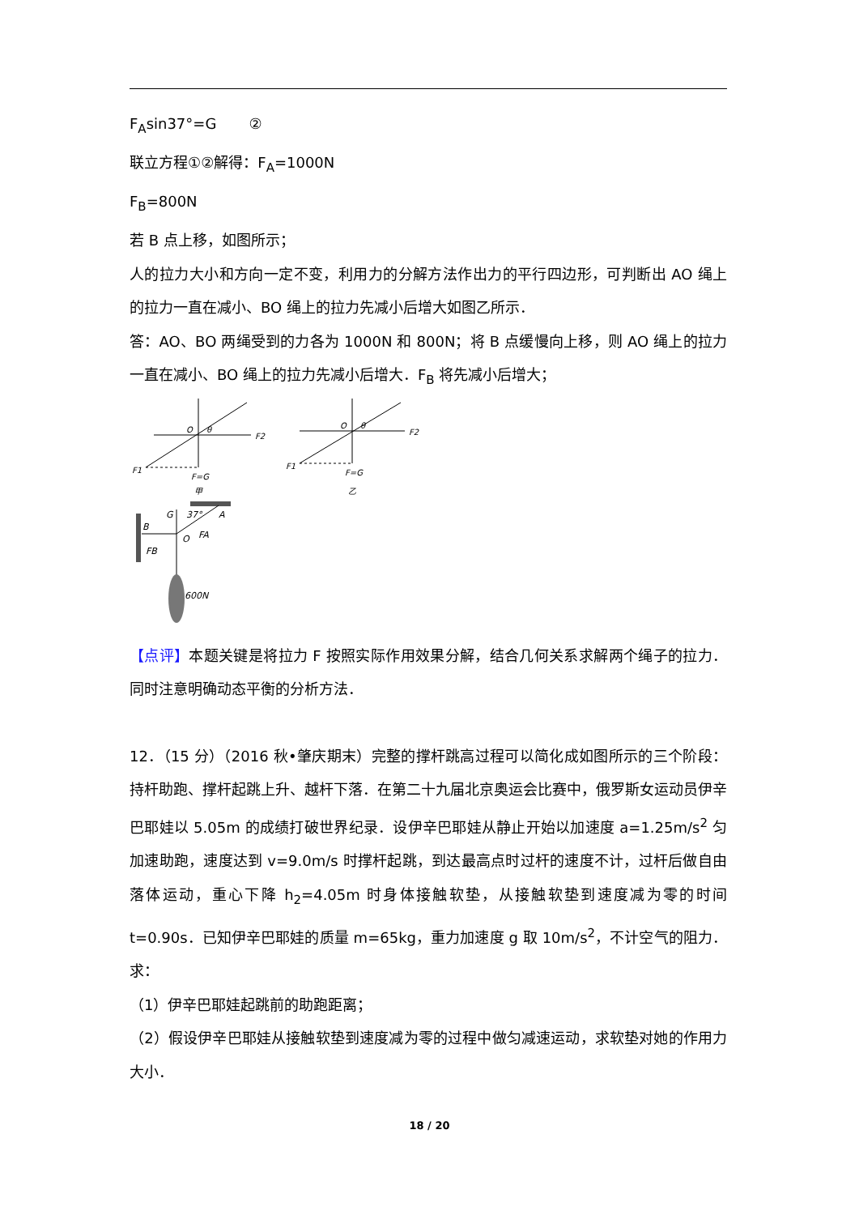F<sub>A</sub>sin37°=G ②
联立方程①②解得：F<sub>A</sub>=1000N
F<sub>B</sub>=800N
若 B 点上移，如图所示；
人的拉力大小和方向一定不变，利用力的分解方法作出力的平行四边形，可判断出 AO 绳上的拉力一直在减小、BO 绳上的拉力先减小后增大如图乙所示．
答：AO、BO 两绳受到的力各为 1000N 和 800N；将 B 点缓慢向上移，则 AO 绳上的拉力一直在减小、BO 绳上的拉力先减小后增大．F<sub>B</sub> 将先减小后增大；
O
θ
F2
F1
F=G
甲
O
θ
F2
F1
F=G
乙
G
37°
A
B
O
FA
FB
600N
【点评】本题关键是将拉力 F 按照实际作用效果分解，结合几何关系求解两个绳子的拉力．同时注意明确动态平衡的分析方法．
12．（15 分）（2016 秋•肇庆期末）完整的撑杆跳高过程可以简化成如图所示的三个阶段：持杆助跑、撑杆起跳上升、越杆下落．在第二十九届北京奥运会比赛中，俄罗斯女运动员伊辛巴耶娃以 5.05m 的成绩打破世界纪录．设伊辛巴耶娃从静止开始以加速度 a=1.25m/s<sup>2</sup> 匀加速助跑，速度达到 v=9.0m/s 时撑杆起跳，到达最高点时过杆的速度不计，过杆后做自由落体运动，重心下降 h<sub>2</sub>=4.05m 时身体接触软垫，从接触软垫到速度减为零的时间 t=0.90s．已知伊辛巴耶娃的质量 m=65kg，重力加速度 g 取 10m/s<sup>2</sup>，不计空气的阻力．求：
（1）伊辛巴耶娃起跳前的助跑距离；
（2）假设伊辛巴耶娃从接触软垫到速度减为零的过程中做匀减速运动，求软垫对她的作用力大小．
18 / 20